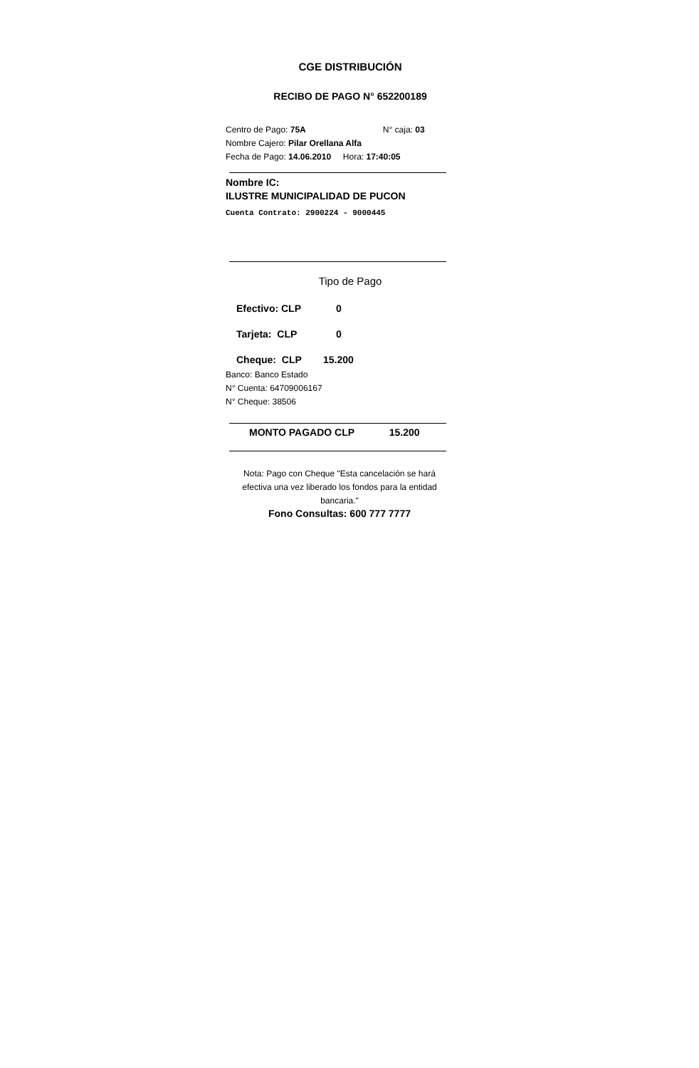CGE DISTRIBUCIÓN
RECIBO DE PAGO N° 652200189
Centro de Pago: 75A N° caja: 03
Nombre Cajero: Pilar Orellana Alfa
Fecha de Pago: 14.06.2010 Hora: 17:40:05
Nombre IC:
ILUSTRE MUNICIPALIDAD DE PUCON
Cuenta Contrato: 2900224 - 9000445
Tipo de Pago
Efectivo: CLP 0
Tarjeta: CLP 0
Cheque: CLP 15.200
Banco: Banco Estado
N° Cuenta: 64709006167
N° Cheque: 38506
MONTO PAGADO CLP 15.200
Nota: Pago con Cheque "Esta cancelación se hará efectiva una vez liberado los fondos para la entidad bancaria."
Fono Consultas: 600 777 7777